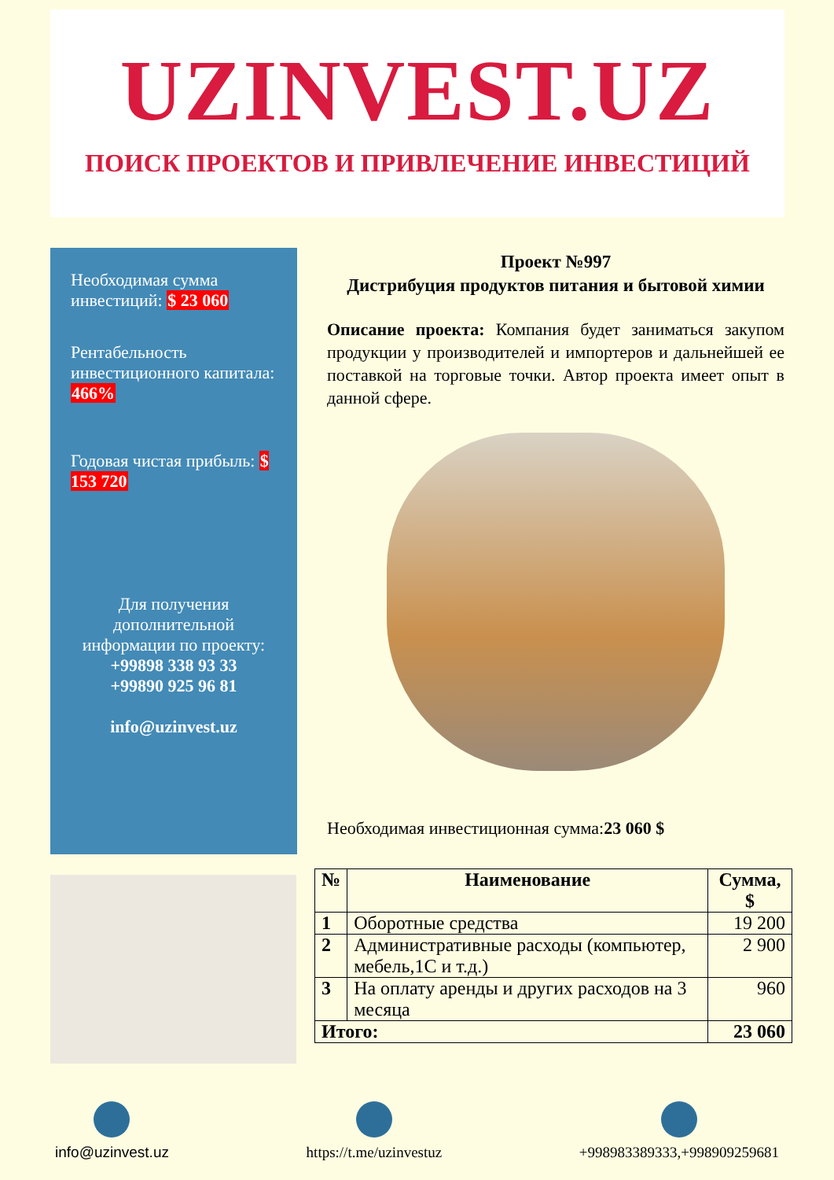UZINVEST.UZ
ПОИСК ПРОЕКТОВ И ПРИВЛЕЧЕНИЕ ИНВЕСТИЦИЙ
Необходимая сумма инвестиций: $ 23 060
Рентабельность инвестиционного капитала: 466%
Годовая чистая прибыль: $ 153 720
Для получения дополнительной информации по проекту:
+99898 338 93 33
+99890 925 96 81
info@uzinvest.uz
Проект №997
Дистрибуция продуктов питания и бытовой химии
Описание проекта: Компания будет заниматься закупом продукции у производителей и импортеров и дальнейшей ее поставкой на торговые точки. Автор проекта имеет опыт в данной сфере.
Необходимая инвестиционная сумма:23 060 $
| № | Наименование | Сумма, $ |
| --- | --- | --- |
| 1 | Оборотные средства | 19 200 |
| 2 | Административные расходы (компьютер, мебель,1С и т.д.) | 2 900 |
| 3 | На оплату аренды и других расходов на 3 месяца | 960 |
| Итого: | | 23 060 |
info@uzinvest.uz https://t.me/uzinvestuz +998983389333,+998909259681